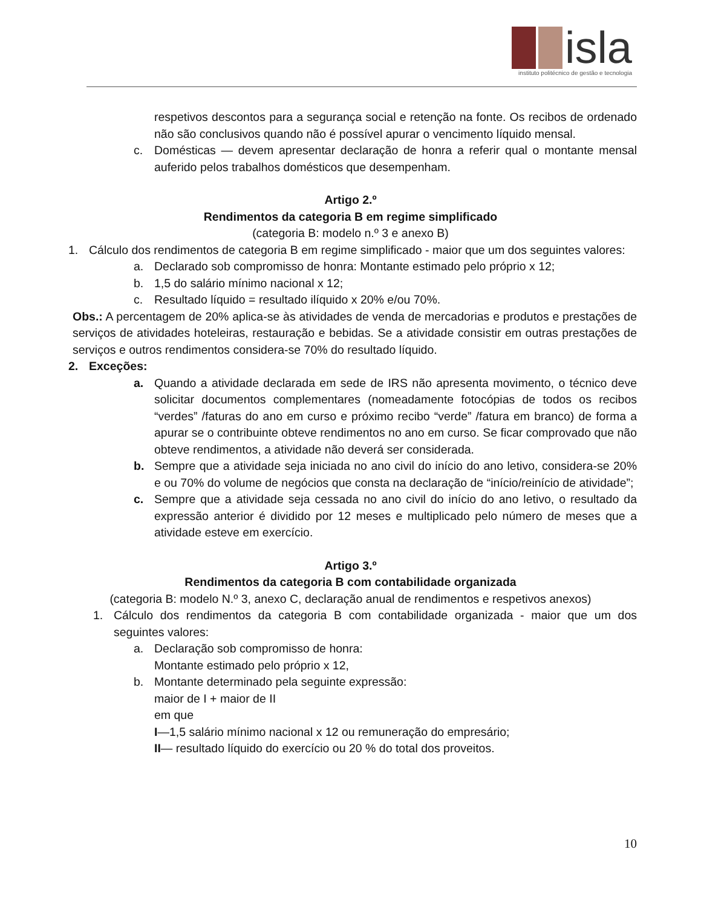isla
instituto politécnico de gestão e tecnologia
respetivos descontos para a segurança social e retenção na fonte. Os recibos de ordenado não são conclusivos quando não é possível apurar o vencimento líquido mensal.
c. Domésticas — devem apresentar declaração de honra a referir qual o montante mensal auferido pelos trabalhos domésticos que desempenham.
Artigo 2.º
Rendimentos da categoria B em regime simplificado
(categoria B: modelo n.º 3 e anexo B)
1. Cálculo dos rendimentos de categoria B em regime simplificado - maior que um dos seguintes valores:
a. Declarado sob compromisso de honra: Montante estimado pelo próprio x 12;
b. 1,5 do salário mínimo nacional x 12;
c. Resultado líquido = resultado ilíquido x 20% e/ou 70%.
Obs.: A percentagem de 20% aplica-se às atividades de venda de mercadorias e produtos e prestações de serviços de atividades hoteleiras, restauração e bebidas. Se a atividade consistir em outras prestações de serviços e outros rendimentos considera-se 70% do resultado líquido.
2. Exceções:
a. Quando a atividade declarada em sede de IRS não apresenta movimento, o técnico deve solicitar documentos complementares (nomeadamente fotocópias de todos os recibos “verdes” /faturas do ano em curso e próximo recibo “verde” /fatura em branco) de forma a apurar se o contribuinte obteve rendimentos no ano em curso. Se ficar comprovado que não obteve rendimentos, a atividade não deverá ser considerada.
b. Sempre que a atividade seja iniciada no ano civil do início do ano letivo, considera-se 20% e ou 70% do volume de negócios que consta na declaração de “início/reinício de atividade”;
c. Sempre que a atividade seja cessada no ano civil do início do ano letivo, o resultado da expressão anterior é dividido por 12 meses e multiplicado pelo número de meses que a atividade esteve em exercício.
Artigo 3.º
Rendimentos da categoria B com contabilidade organizada
(categoria B: modelo N.º 3, anexo C, declaração anual de rendimentos e respetivos anexos)
1. Cálculo dos rendimentos da categoria B com contabilidade organizada - maior que um dos seguintes valores:
a. Declaração sob compromisso de honra:
Montante estimado pelo próprio x 12,
b. Montante determinado pela seguinte expressão:
maior de I + maior de II
em que
I—1,5 salário mínimo nacional x 12 ou remuneração do empresário;
II— resultado líquido do exercício ou 20 % do total dos proveitos.
10